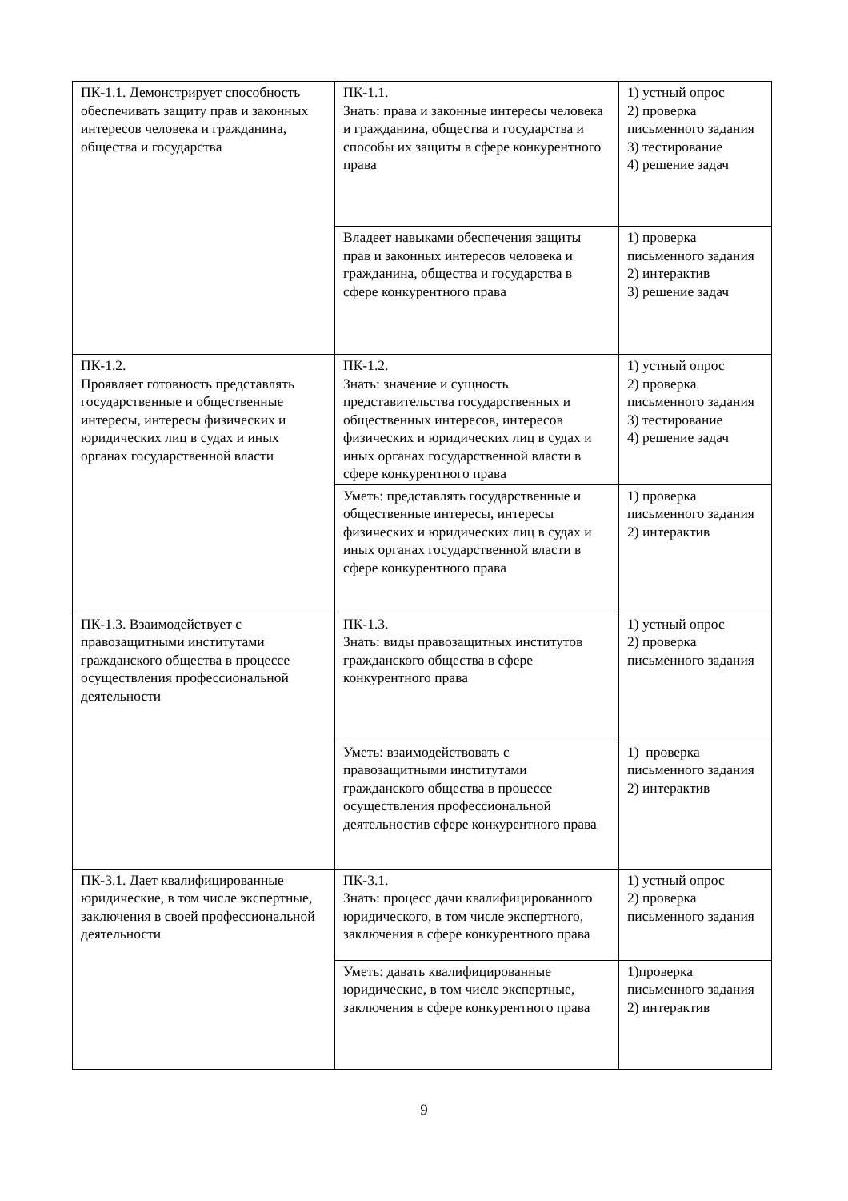| ПК-1.1. Демонстрирует способность обеспечивать защиту прав и законных интересов человека и гражданина, общества и государства | ПК-1.1. Знать: права и законные интересы человека и гражданина, общества и государства и способы их защиты в сфере конкурентного права | 1) устный опрос 2) проверка письменного задания 3) тестирование 4) решение задач |
| | Владеет навыками обеспечения защиты прав и законных интересов человека и гражданина, общества и государства в сфере конкурентного права | 1) проверка письменного задания 2) интерактив 3) решение задач |
| ПК-1.2. Проявляет готовность представлять государственные и общественные интересы, интересы физических и юридических лиц в судах и иных органах государственной власти | ПК-1.2. Знать: значение и сущность представительства государственных и общественных интересов, интересов физических и юридических лиц в судах и иных органах государственной власти в сфере конкурентного права | 1) устный опрос 2) проверка письменного задания 3) тестирование 4) решение задач |
| | Уметь: представлять государственные и общественные интересы, интересы физических и юридических лиц в судах и иных органах государственной власти в сфере конкурентного права | 1) проверка письменного задания 2) интерактив |
| ПК-1.3. Взаимодействует с правозащитными институтами гражданского общества в процессе осуществления профессиональной деятельности | ПК-1.3. Знать: виды правозащитных институтов гражданского общества в сфере конкурентного права | 1) устный опрос 2) проверка письменного задания |
| | Уметь: взаимодействовать с правозащитными институтами гражданского общества в процессе осуществления профессиональной деятельностив сфере конкурентного права | 1) проверка письменного задания 2) интерактив |
| ПК-3.1. Дает квалифицированные юридические, в том числе экспертные, заключения в своей профессиональной деятельности | ПК-3.1. Знать: процесс дачи квалифицированного юридического, в том числе экспертного, заключения в сфере конкурентного права | 1) устный опрос 2) проверка письменного задания |
| | Уметь: давать квалифицированные юридические, в том числе экспертные, заключения в сфере конкурентного права | 1)проверка письменного задания 2) интерактив |
9